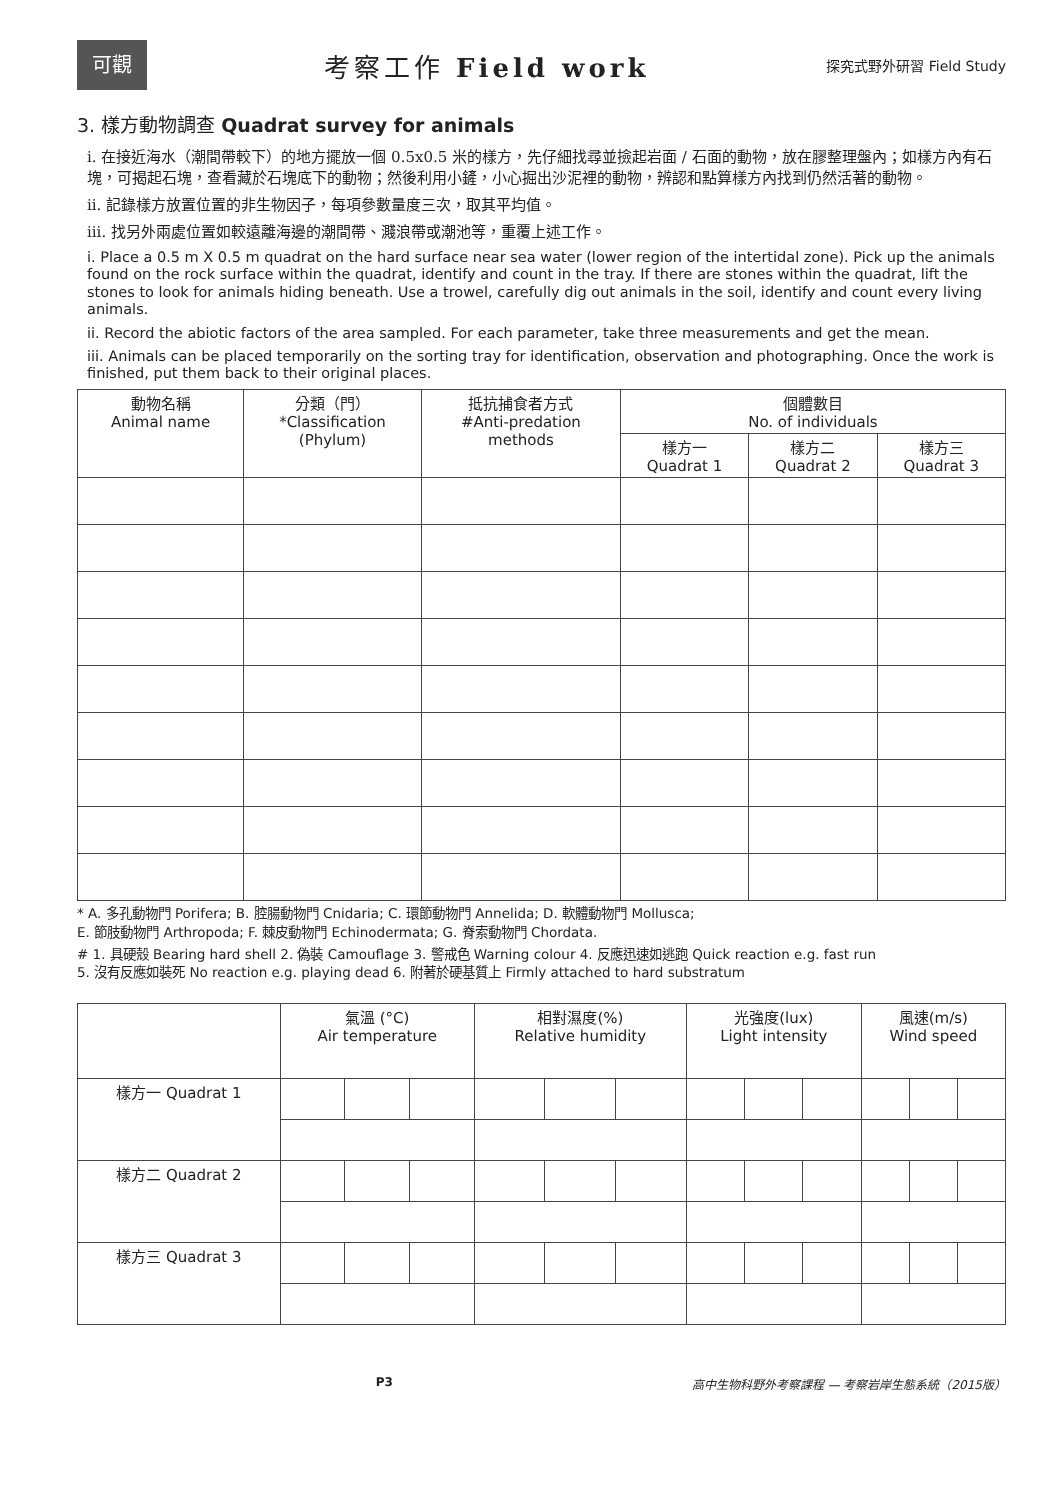可觀
考察工作 Field work
探究式野外研習 Field Study
3. 樣方動物調查 Quadrat survey for animals
i. 在接近海水（潮間帶較下）的地方擺放一個 0.5x0.5 米的樣方，先仔細找尋並撿起岩面 / 石面的動物，放在膠整理盤內；如樣方內有石塊，可揭起石塊，查看藏於石塊底下的動物；然後利用小鏟，小心掘出沙泥裡的動物，辨認和點算樣方內找到仍然活著的動物。
ii. 記錄樣方放置位置的非生物因子，每項參數量度三次，取其平均值。
iii. 找另外兩處位置如較遠離海邊的潮間帶、濺浪帶或潮池等，重覆上述工作。
i. Place a 0.5 m X 0.5 m quadrat on the hard surface near sea water (lower region of the intertidal zone). Pick up the animals found on the rock surface within the quadrat, identify and count in the tray. If there are stones within the quadrat, lift the stones to look for animals hiding beneath. Use a trowel, carefully dig out animals in the soil, identify and count every living animals.
ii. Record the abiotic factors of the area sampled. For each parameter, take three measurements and get the mean.
iii. Animals can be placed temporarily on the sorting tray for identification, observation and photographing. Once the work is finished, put them back to their original places.
| 動物名稱 Animal name | 分類（門） *Classification (Phylum) | 抵抗捕食者方式 #Anti-predation methods | 個體數目 No. of individuals | | |
| --- | --- | --- | --- | --- | --- |
| | | | 樣方一 Quadrat 1 | 樣方二 Quadrat 2 | 樣方三 Quadrat 3 |
* A. 多孔動物門 Porifera; B. 腔腸動物門 Cnidaria; C. 環節動物門 Annelida; D. 軟體動物門 Mollusca;
E. 節肢動物門 Arthropoda; F. 棘皮動物門 Echinodermata; G. 脊索動物門 Chordata.
# 1. 具硬殼 Bearing hard shell 2. 偽裝 Camouflage 3. 警戒色 Warning colour 4. 反應迅速如逃跑 Quick reaction e.g. fast run
5. 沒有反應如裝死 No reaction e.g. playing dead 6. 附著於硬基質上 Firmly attached to hard substratum
| | 氣溫 (°C) Air temperature | | | 相對濕度(%) Relative humidity | | | 光強度(lux) Light intensity | | | 風速(m/s) Wind speed | | |
| 樣方一 Quadrat 1 | | | | | | | | | | | | |
| 樣方二 Quadrat 2 | | | | | | | | | | | | |
| 樣方三 Quadrat 3 | | | | | | | | | | | | |
P3 高中生物科野外考察課程 — 考察岩岸生態系統（2015版）